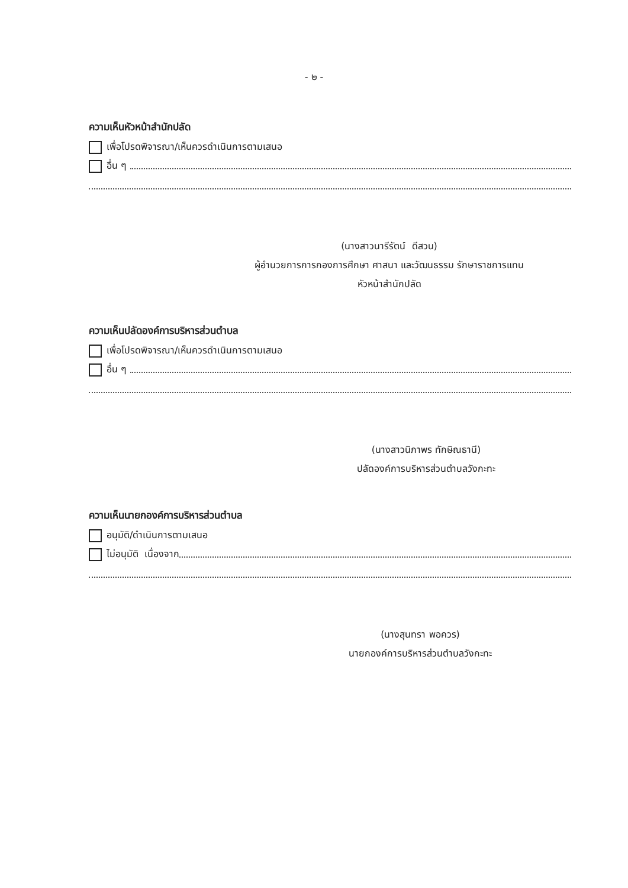- ๒ -
ความเห็นหัวหน้าสำนักปลัด
เพื่อโปรดพิจารณา/เห็นควรดำเนินการตามเสนอ
อื่น ๆ
(นางสาวนารีรัตน์ ดีสวน)
ผู้อำนวยการการกองการศึกษา ศาสนา และวัฒนธรรม รักษาราชการแทน
หัวหน้าสำนักปลัด
ความเห็นปลัดองค์การบริหารส่วนตำบล
เพื่อโปรดพิจารณา/เห็นควรดำเนินการตามเสนอ
อื่น ๆ
(นางสาวนิภาพร ทักษิณธานี)
ปลัดองค์การบริหารส่วนตำบลวังกะทะ
ความเห็นนายกองค์การบริหารส่วนตำบล
อนุมัติ/ดำเนินการตามเสนอ
ไม่อนุมัติ เนื่องจาก
(นางสุนทรา พอควร)
นายกองค์การบริหารส่วนตำบลวังกะทะ